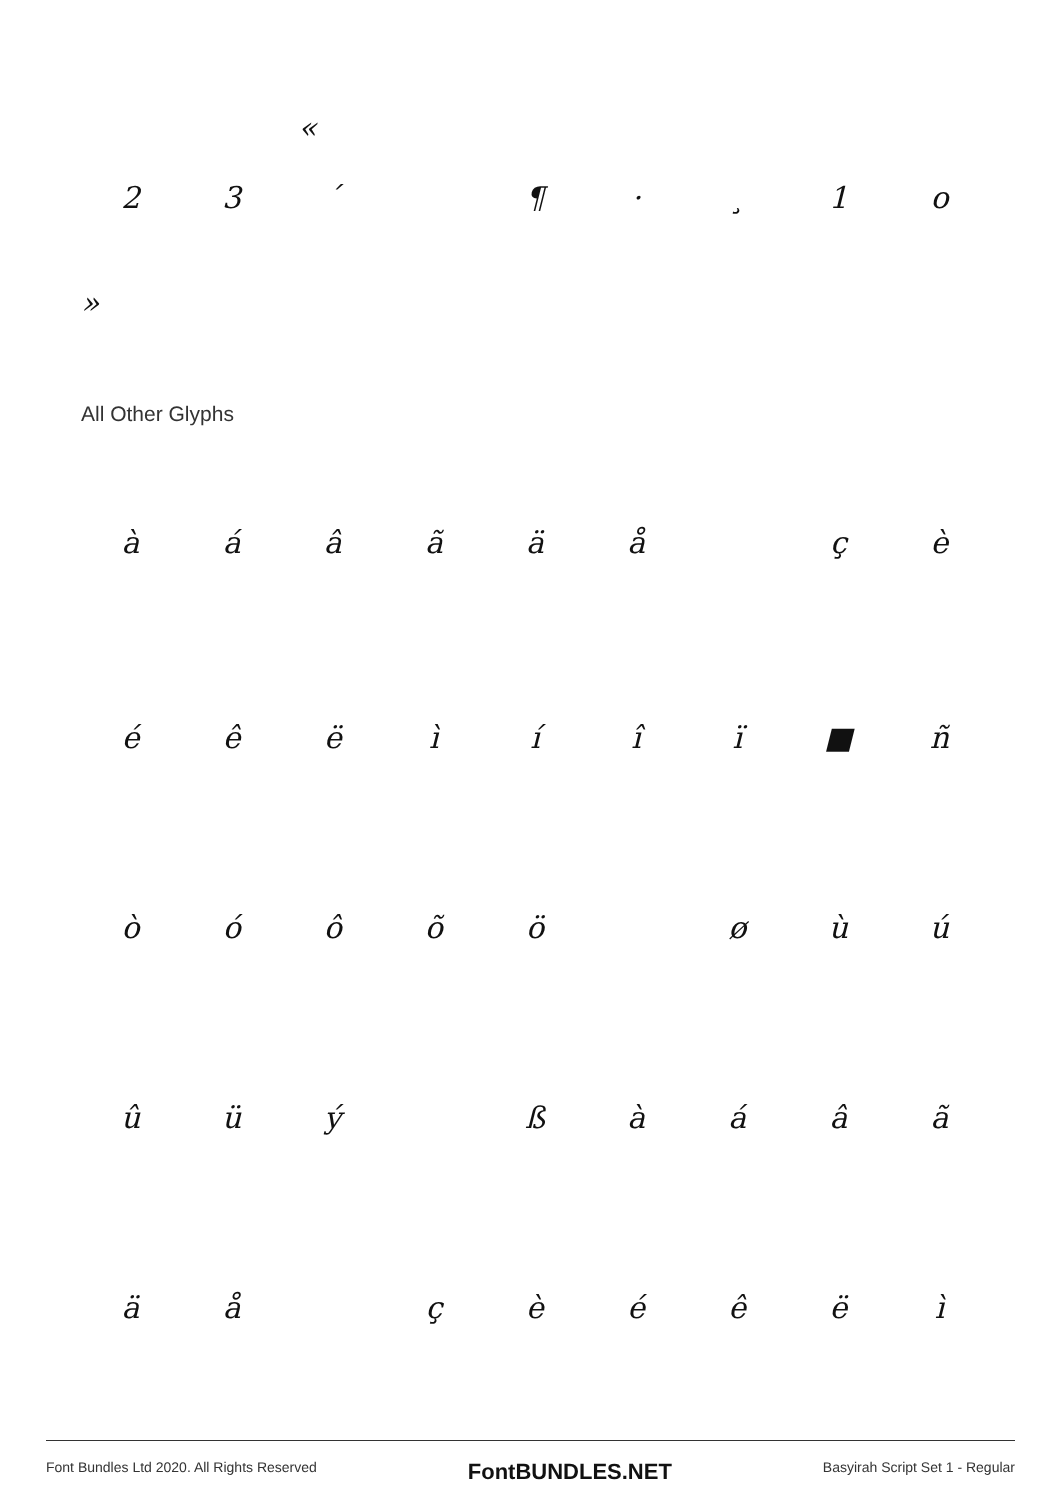«
23 ´ ¶ · ¸ 1 o
»
All Other Glyphs
àáâãäå çè
éêëìíîï ■ ñ
òóôõö øùú
ûüý ßàáâã
äå çèéêëì
Font Bundles Ltd 2020. All Rights Reserved FontBUNDLES.NET Basyirah Script Set 1 - Regular